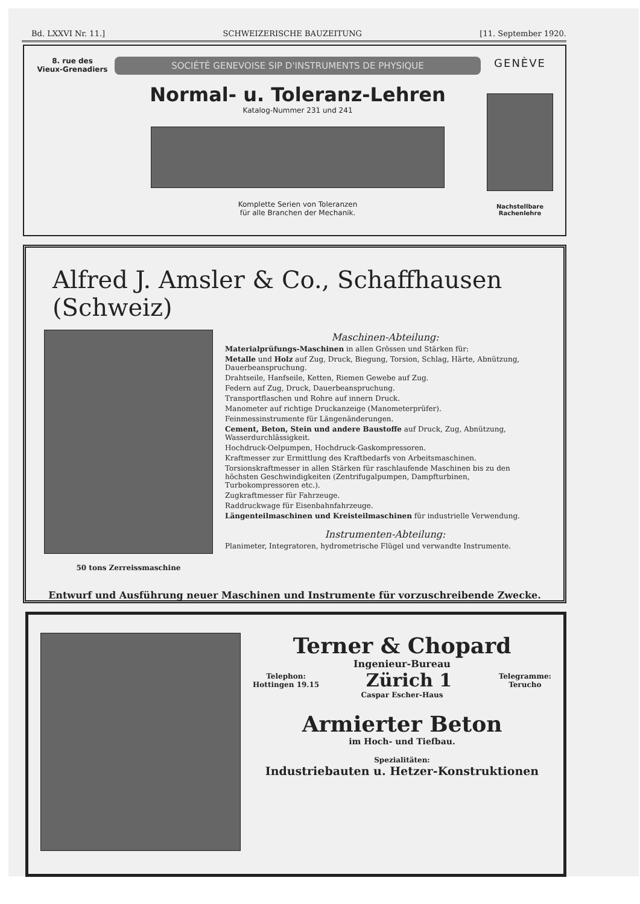Bd. LXXVI Nr. 11.] SCHWEIZERISCHE BAUZEITUNG [11. September 1920.
8. rue des
Vieux-Grenadiers
SOCIÉTÉ GENEVOISE SIP D'INSTRUMENTS DE PHYSIQUE
Normal- u. Toleranz-Lehren
Katalog-Nummer 231 und 241
Komplette Serien von Toleranzen
für alle Branchen der Mechanik.
GENÈVE
Nachstellbare Rachenlehre
Alfred J. Amsler & Co., Schaffhausen (Schweiz)
50 tons Zerreissmaschine
Maschinen-Abteilung:
Materialprüfungs-Maschinen in allen Grössen und Stärken für:
Metalle und Holz auf Zug, Druck, Biegung, Torsion, Schlag, Härte, Abnützung, Dauerbeanspruchung.
Drahtseile, Hanfseile, Ketten, Riemen Gewebe auf Zug.
Federn auf Zug, Druck, Dauerbeanspruchung.
Transportflaschen und Rohre auf innern Druck.
Manometer auf richtige Druckanzeige (Manometerprüfer).
Feinmessinstrumente für Längenänderungen.
Cement, Beton, Stein und andere Baustoffe auf Druck, Zug, Abnützung, Wasserdurchlässigkeit.
Hochdruck-Oelpumpen, Hochdruck-Gaskompressoren.
Kraftmesser zur Ermittlung des Kraftbedarfs von Arbeitsmaschinen.
Torsionskraftmesser in allen Stärken für raschlaufende Maschinen bis zu den höchsten Geschwindigkeiten (Zentrifugalpumpen, Dampfturbinen, Turbokompressoren etc.).
Zugkraftmesser für Fahrzeuge.
Raddruckwage für Eisenbahnfahrzeuge.
Längenteilmaschinen und Kreisteilmaschinen für industrielle Verwendung.
Instrumenten-Abteilung:
Planimeter, Integratoren, hydrometrische Flügel und verwandte Instrumente.
Entwurf und Ausführung neuer Maschinen und Instrumente für vorzuschreibende Zwecke.
Terner & Chopard
Ingenieur-Bureau
Telephon:
Hottingen 19.15 Zürich 1 Telegramme:
Terucho
Caspar Escher-Haus
Armierter Beton
im Hoch- und Tiefbau.
Spezialitäten:
Industriebauten u. Hetzer-Konstruktionen